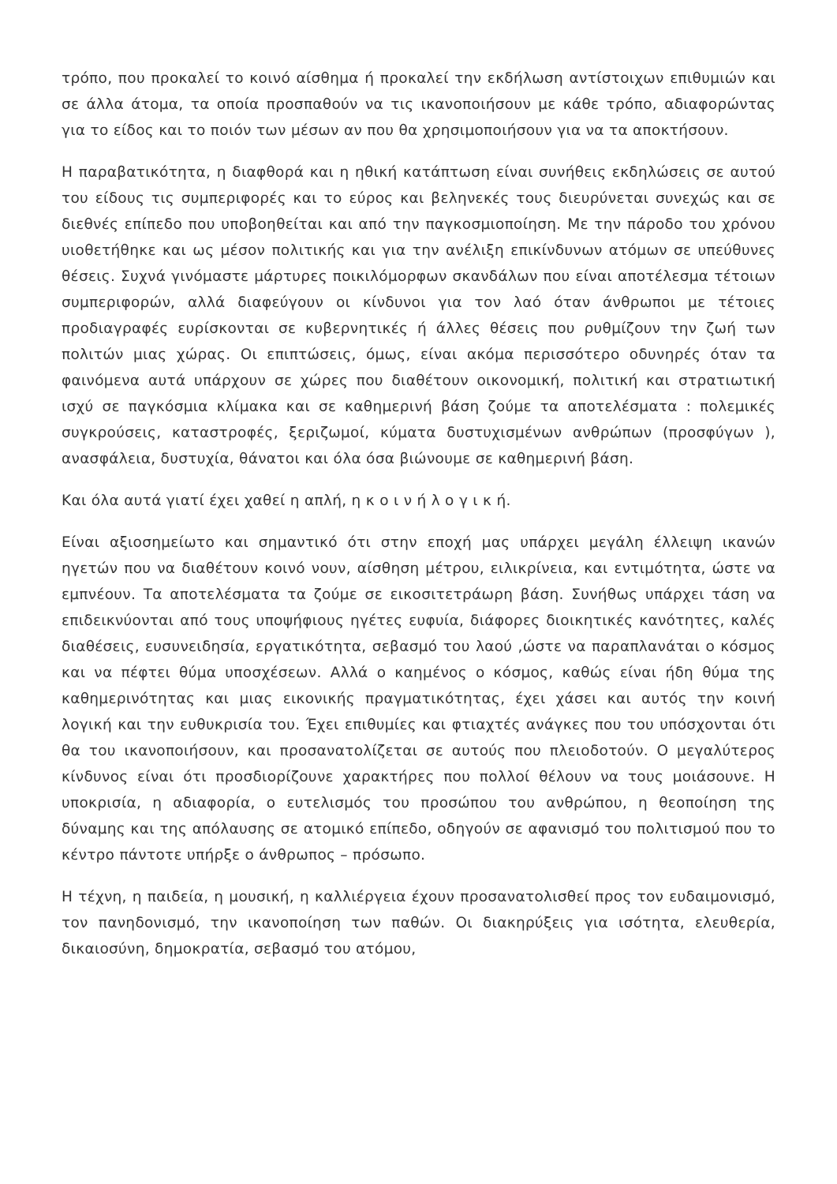τρόπο, που προκαλεί το κοινό αίσθημα ή προκαλεί την εκδήλωση αντίστοιχων επιθυμιών και σε άλλα άτομα, τα οποία προσπαθούν να τις ικανοποιήσουν με κάθε τρόπο, αδιαφορώντας για το είδος και το ποιόν των μέσων αν που θα χρησιμοποιήσουν για να τα αποκτήσουν.
Η παραβατικότητα, η διαφθορά και η ηθική κατάπτωση είναι συνήθεις εκδηλώσεις σε αυτού του είδους τις συμπεριφορές και το εύρος και βεληνεκές τους διευρύνεται συνεχώς και σε διεθνές επίπεδο που υποβοηθείται και από την παγκοσμιοποίηση. Με την πάροδο του χρόνου υιοθετήθηκε και ως μέσον πολιτικής και για την ανέλιξη επικίνδυνων ατόμων σε υπεύθυνες θέσεις. Συχνά γινόμαστε μάρτυρες ποικιλόμορφων σκανδάλων που είναι αποτέλεσμα τέτοιων συμπεριφορών, αλλά διαφεύγουν οι κίνδυνοι για τον λαό όταν άνθρωποι με τέτοιες προδιαγραφές ευρίσκονται σε κυβερνητικές ή άλλες θέσεις που ρυθμίζουν την ζωή των πολιτών μιας χώρας. Οι επιπτώσεις, όμως, είναι ακόμα περισσότερο οδυνηρές όταν τα φαινόμενα αυτά υπάρχουν σε χώρες που διαθέτουν οικονομική, πολιτική και στρατιωτική ισχύ σε παγκόσμια κλίμακα και σε καθημερινή βάση ζούμε τα αποτελέσματα : πολεμικές συγκρούσεις, καταστροφές, ξεριζωμοί, κύματα δυστυχισμένων ανθρώπων (προσφύγων ), ανασφάλεια, δυστυχία, θάνατοι και όλα όσα βιώνουμε σε καθημερινή βάση.
Και όλα αυτά γιατί έχει χαθεί η απλή, η κ ο ι ν ή λ ο γ ι κ ή.
Είναι αξιοσημείωτο και σημαντικό ότι στην εποχή μας υπάρχει μεγάλη έλλειψη ικανών ηγετών που να διαθέτουν κοινό νουν, αίσθηση μέτρου, ειλικρίνεια, και εντιμότητα, ώστε να εμπνέουν. Τα αποτελέσματα τα ζούμε σε εικοσιτετράωρη βάση. Συνήθως υπάρχει τάση να επιδεικνύονται από τους υποψήφιους ηγέτες ευφυία, διάφορες διοικητικές κανότητες, καλές διαθέσεις, ευσυνειδησία, εργατικότητα, σεβασμό του λαού ,ώστε να παραπλανάται ο κόσμος και να πέφτει θύμα υποσχέσεων. Αλλά ο καημένος ο κόσμος, καθώς είναι ήδη θύμα της καθημερινότητας και μιας εικονικής πραγματικότητας, έχει χάσει και αυτός την κοινή λογική και την ευθυκρισία του. Έχει επιθυμίες και φτιαχτές ανάγκες που του υπόσχονται ότι θα του ικανοποιήσουν, και προσανατολίζεται σε αυτούς που πλειοδοτούν. Ο μεγαλύτερος κίνδυνος είναι ότι προσδιορίζουνε χαρακτήρες που πολλοί θέλουν να τους μοιάσουνε. Η υποκρισία, η αδιαφορία, ο ευτελισμός του προσώπου του ανθρώπου, η θεοποίηση της δύναμης και της απόλαυσης σε ατομικό επίπεδο, οδηγούν σε αφανισμό του πολιτισμού που το κέντρο πάντοτε υπήρξε ο άνθρωπος – πρόσωπο.
Η τέχνη, η παιδεία, η μουσική, η καλλιέργεια έχουν προσανατολισθεί προς τον ευδαιμονισμό, τον πανηδονισμό, την ικανοποίηση των παθών. Οι διακηρύξεις για ισότητα, ελευθερία, δικαιοσύνη, δημοκρατία, σεβασμό του ατόμου,